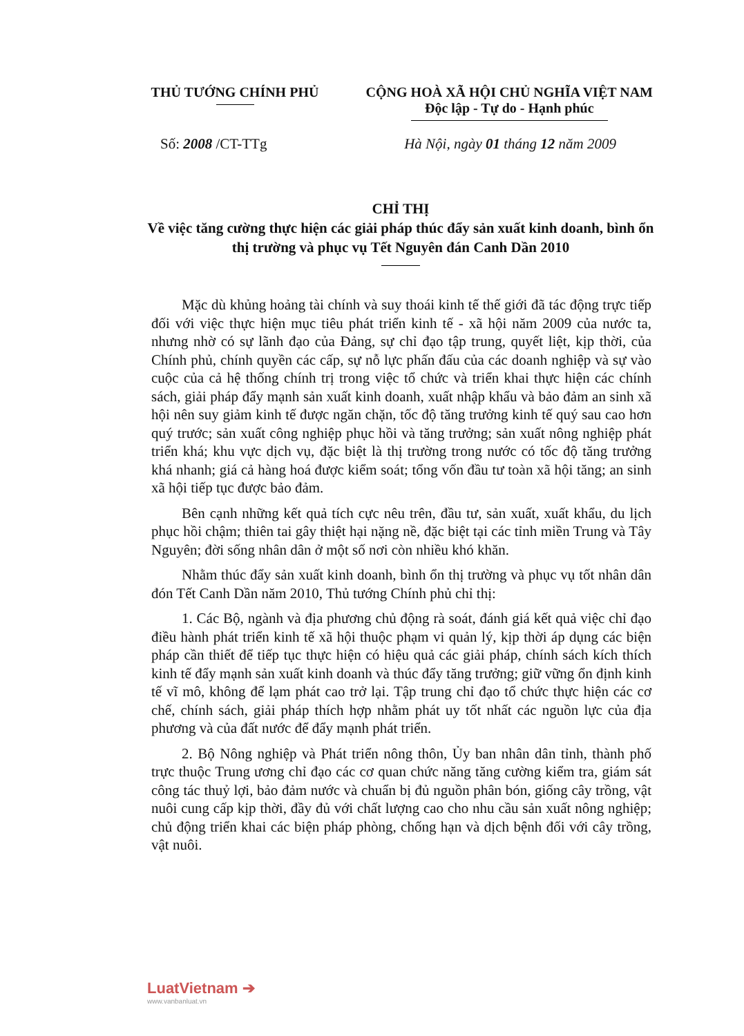THỦ TƯỚNG CHÍNH PHỦ CỘNG HOÀ XÃ HỘI CHỦ NGHĨA VIỆT NAM
Độc lập - Tự do - Hạnh phúc
Số: 2008 /CT-TTg Hà Nội, ngày 01 tháng 12 năm 2009
CHỈ THỊ
Về việc tăng cường thực hiện các giải pháp thúc đẩy sản xuất kinh doanh, bình ổn thị trường và phục vụ Tết Nguyên đán Canh Dần 2010
Mặc dù khủng hoảng tài chính và suy thoái kinh tế thế giới đã tác động trực tiếp đối với việc thực hiện mục tiêu phát triển kinh tế - xã hội năm 2009 của nước ta, nhưng nhờ có sự lãnh đạo của Đảng, sự chỉ đạo tập trung, quyết liệt, kịp thời, của Chính phủ, chính quyền các cấp, sự nỗ lực phấn đấu của các doanh nghiệp và sự vào cuộc của cả hệ thống chính trị trong việc tổ chức và triển khai thực hiện các chính sách, giải pháp đẩy mạnh sản xuất kinh doanh, xuất nhập khẩu và bảo đảm an sinh xã hội nên suy giảm kinh tế được ngăn chặn, tốc độ tăng trưởng kinh tế quý sau cao hơn quý trước; sản xuất công nghiệp phục hồi và tăng trưởng; sản xuất nông nghiệp phát triển khá; khu vực dịch vụ, đặc biệt là thị trường trong nước có tốc độ tăng trưởng khá nhanh; giá cả hàng hoá được kiểm soát; tổng vốn đầu tư toàn xã hội tăng; an sinh xã hội tiếp tục được bảo đảm.
Bên cạnh những kết quả tích cực nêu trên, đầu tư, sản xuất, xuất khẩu, du lịch phục hồi chậm; thiên tai gây thiệt hại nặng nề, đặc biệt tại các tỉnh miền Trung và Tây Nguyên; đời sống nhân dân ở một số nơi còn nhiều khó khăn.
Nhằm thúc đẩy sản xuất kinh doanh, bình ổn thị trường và phục vụ tốt nhân dân đón Tết Canh Dần năm 2010, Thủ tướng Chính phủ chỉ thị:
1. Các Bộ, ngành và địa phương chủ động rà soát, đánh giá kết quả việc chỉ đạo điều hành phát triển kinh tế xã hội thuộc phạm vi quản lý, kịp thời áp dụng các biện pháp cần thiết để tiếp tục thực hiện có hiệu quả các giải pháp, chính sách kích thích kinh tế đẩy mạnh sản xuất kinh doanh và thúc đẩy tăng trưởng; giữ vững ổn định kinh tế vĩ mô, không để lạm phát cao trở lại. Tập trung chỉ đạo tổ chức thực hiện các cơ chế, chính sách, giải pháp thích hợp nhằm phát uy tốt nhất các nguồn lực của địa phương và của đất nước để đẩy mạnh phát triển.
2. Bộ Nông nghiệp và Phát triển nông thôn, Ủy ban nhân dân tỉnh, thành phố trực thuộc Trung ương chỉ đạo các cơ quan chức năng tăng cường kiểm tra, giám sát công tác thuỷ lợi, bảo đảm nước và chuẩn bị đủ nguồn phân bón, giống cây trồng, vật nuôi cung cấp kịp thời, đầy đủ với chất lượng cao cho nhu cầu sản xuất nông nghiệp; chủ động triển khai các biện pháp phòng, chống hạn và dịch bệnh đối với cây trồng, vật nuôi.
LuatVietnam ➔
www.vanbanluat.vn